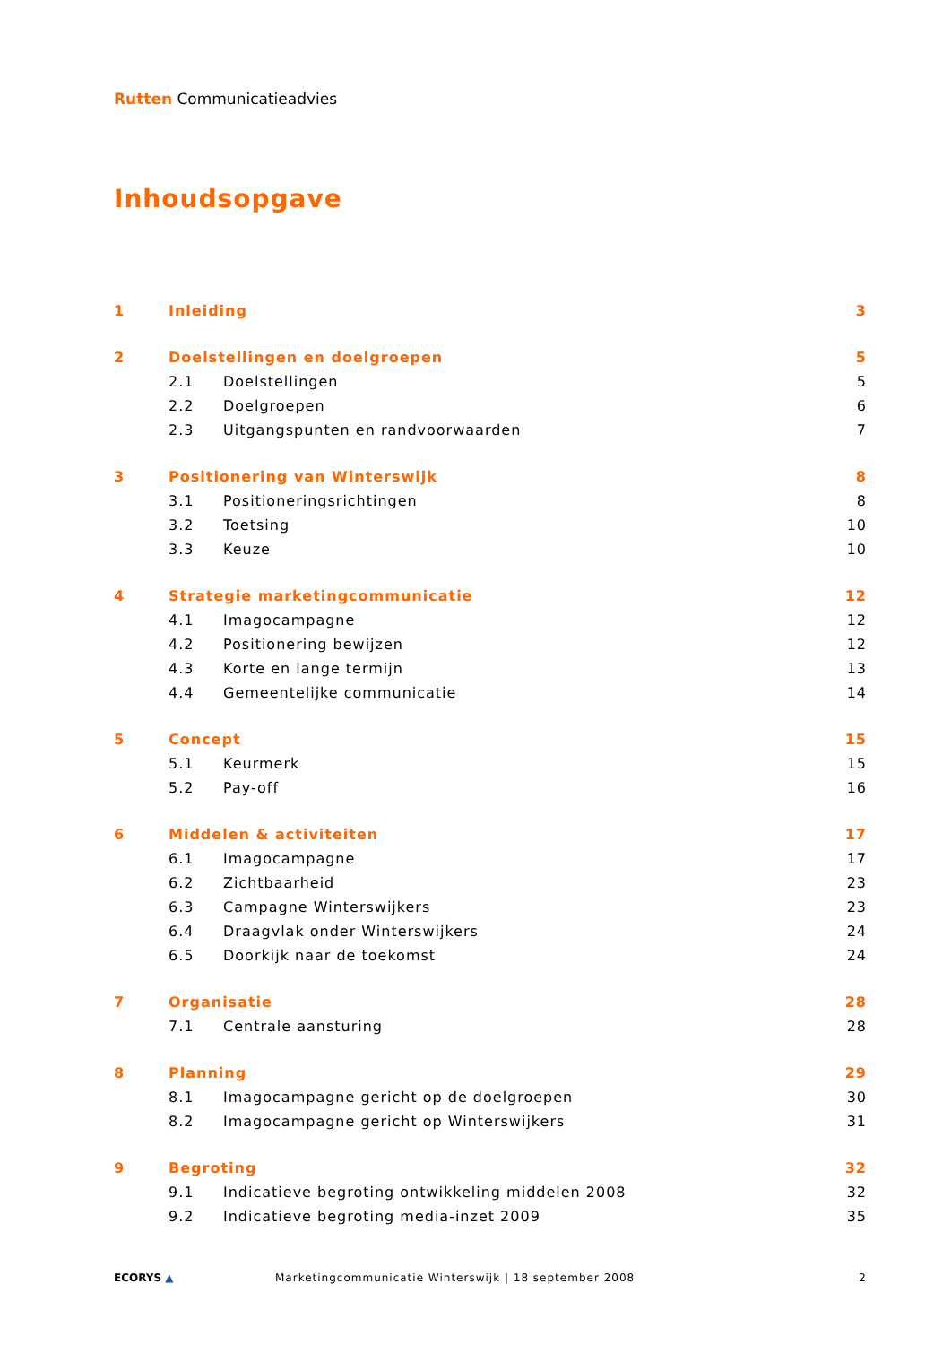Rutten Communicatieadvies
Inhoudsopgave
1 Inleiding 3
2 Doelstellingen en doelgroepen 5
2.1 Doelstellingen 5
2.2 Doelgroepen 6
2.3 Uitgangspunten en randvoorwaarden 7
3 Positionering van Winterswijk 8
3.1 Positioneringsrichtingen 8
3.2 Toetsing 10
3.3 Keuze 10
4 Strategie marketingcommunicatie 12
4.1 Imagocampagne 12
4.2 Positionering bewijzen 12
4.3 Korte en lange termijn 13
4.4 Gemeentelijke communicatie 14
5 Concept 15
5.1 Keurmerk 15
5.2 Pay-off 16
6 Middelen & activiteiten 17
6.1 Imagocampagne 17
6.2 Zichtbaarheid 23
6.3 Campagne Winterswijkers 23
6.4 Draagvlak onder Winterswijkers 24
6.5 Doorkijk naar de toekomst 24
7 Organisatie 28
7.1 Centrale aansturing 28
8 Planning 29
8.1 Imagocampagne gericht op de doelgroepen 30
8.2 Imagocampagne gericht op Winterswijkers 31
9 Begroting 32
9.1 Indicatieve begroting ontwikkeling middelen 2008 32
9.2 Indicatieve begroting media-inzet 2009 35
ECORYS ▲ Marketingcommunicatie Winterswijk | 18 september 2008 2